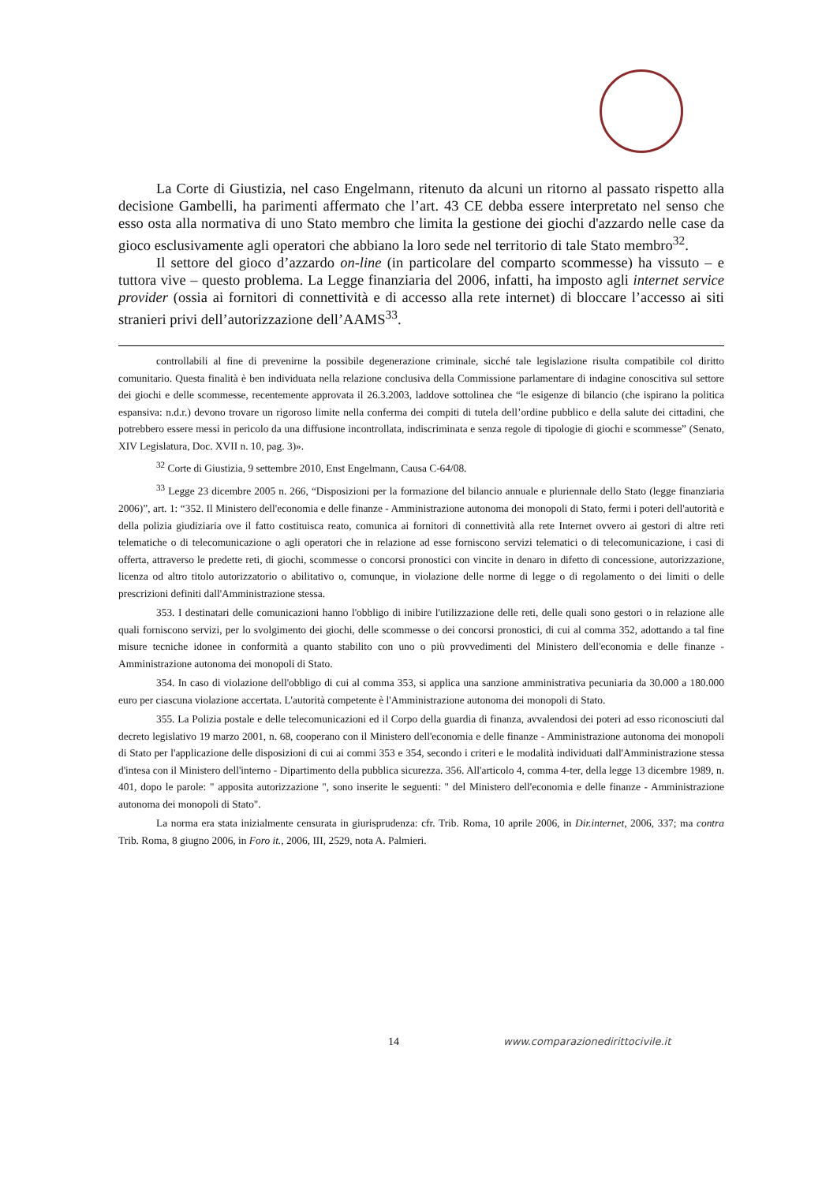La Corte di Giustizia, nel caso Engelmann, ritenuto da alcuni un ritorno al passato rispetto alla decisione Gambelli, ha parimenti affermato che l’art. 43 CE debba essere interpretato nel senso che esso osta alla normativa di uno Stato membro che limita la gestione dei giochi d'azzardo nelle case da gioco esclusivamente agli operatori che abbiano la loro sede nel territorio di tale Stato membro<sup>32</sup>.
Il settore del gioco d’azzardo on-line (in particolare del comparto scommesse) ha vissuto – e tuttora vive – questo problema. La Legge finanziaria del 2006, infatti, ha imposto agli internet service provider (ossia ai fornitori di connettività e di accesso alla rete internet) di bloccare l’accesso ai siti stranieri privi dell’autorizzazione dell’AAMS<sup>33</sup>.
controllabili al fine di prevenirne la possibile degenerazione criminale, sicché tale legislazione risulta compatibile col diritto comunitario. Questa finalità è ben individuata nella relazione conclusiva della Commissione parlamentare di indagine conoscitiva sul settore dei giochi e delle scommesse, recentemente approvata il 26.3.2003, laddove sottolinea che “le esigenze di bilancio (che ispirano la politica espansiva: n.d.r.) devono trovare un rigoroso limite nella conferma dei compiti di tutela dell’ordine pubblico e della salute dei cittadini, che potrebbero essere messi in pericolo da una diffusione incontrollata, indiscriminata e senza regole di tipologie di giochi e scommesse” (Senato, XIV Legislatura, Doc. XVII n. 10, pag. 3)».
<sup>32</sup> Corte di Giustizia, 9 settembre 2010, Enst Engelmann, Causa C-64/08.
<sup>33</sup> Legge 23 dicembre 2005 n. 266, “Disposizioni per la formazione del bilancio annuale e pluriennale dello Stato (legge finanziaria 2006)”, art. 1: “352. Il Ministero dell'economia e delle finanze - Amministrazione autonoma dei monopoli di Stato, fermi i poteri dell'autorità e della polizia giudiziaria ove il fatto costituisca reato, comunica ai fornitori di connettività alla rete Internet ovvero ai gestori di altre reti telematiche o di telecomunicazione o agli operatori che in relazione ad esse forniscono servizi telematici o di telecomunicazione, i casi di offerta, attraverso le predette reti, di giochi, scommesse o concorsi pronostici con vincite in denaro in difetto di concessione, autorizzazione, licenza od altro titolo autorizzatorio o abilitativo o, comunque, in violazione delle norme di legge o di regolamento o dei limiti o delle prescrizioni definiti dall'Amministrazione stessa.
353. I destinatari delle comunicazioni hanno l'obbligo di inibire l'utilizzazione delle reti, delle quali sono gestori o in relazione alle quali forniscono servizi, per lo svolgimento dei giochi, delle scommesse o dei concorsi pronostici, di cui al comma 352, adottando a tal fine misure tecniche idonee in conformità a quanto stabilito con uno o più provvedimenti del Ministero dell'economia e delle finanze - Amministrazione autonoma dei monopoli di Stato.
354. In caso di violazione dell'obbligo di cui al comma 353, si applica una sanzione amministrativa pecuniaria da 30.000 a 180.000 euro per ciascuna violazione accertata. L'autorità competente è l'Amministrazione autonoma dei monopoli di Stato.
355. La Polizia postale e delle telecomunicazioni ed il Corpo della guardia di finanza, avvalendosi dei poteri ad esso riconosciuti dal decreto legislativo 19 marzo 2001, n. 68, cooperano con il Ministero dell'economia e delle finanze - Amministrazione autonoma dei monopoli di Stato per l'applicazione delle disposizioni di cui ai commi 353 e 354, secondo i criteri e le modalità individuati dall'Amministrazione stessa d'intesa con il Ministero dell'interno - Dipartimento della pubblica sicurezza. 356. All'articolo 4, comma 4-ter, della legge 13 dicembre 1989, n. 401, dopo le parole: " apposita autorizzazione ", sono inserite le seguenti: " del Ministero dell'economia e delle finanze - Amministrazione autonoma dei monopoli di Stato".
La norma era stata inizialmente censurata in giurisprudenza: cfr. Trib. Roma, 10 aprile 2006, in Dir.internet, 2006, 337; ma contra Trib. Roma, 8 giugno 2006, in Foro it., 2006, III, 2529, nota A. Palmieri.
14 www.comparazionedirittocivile.it